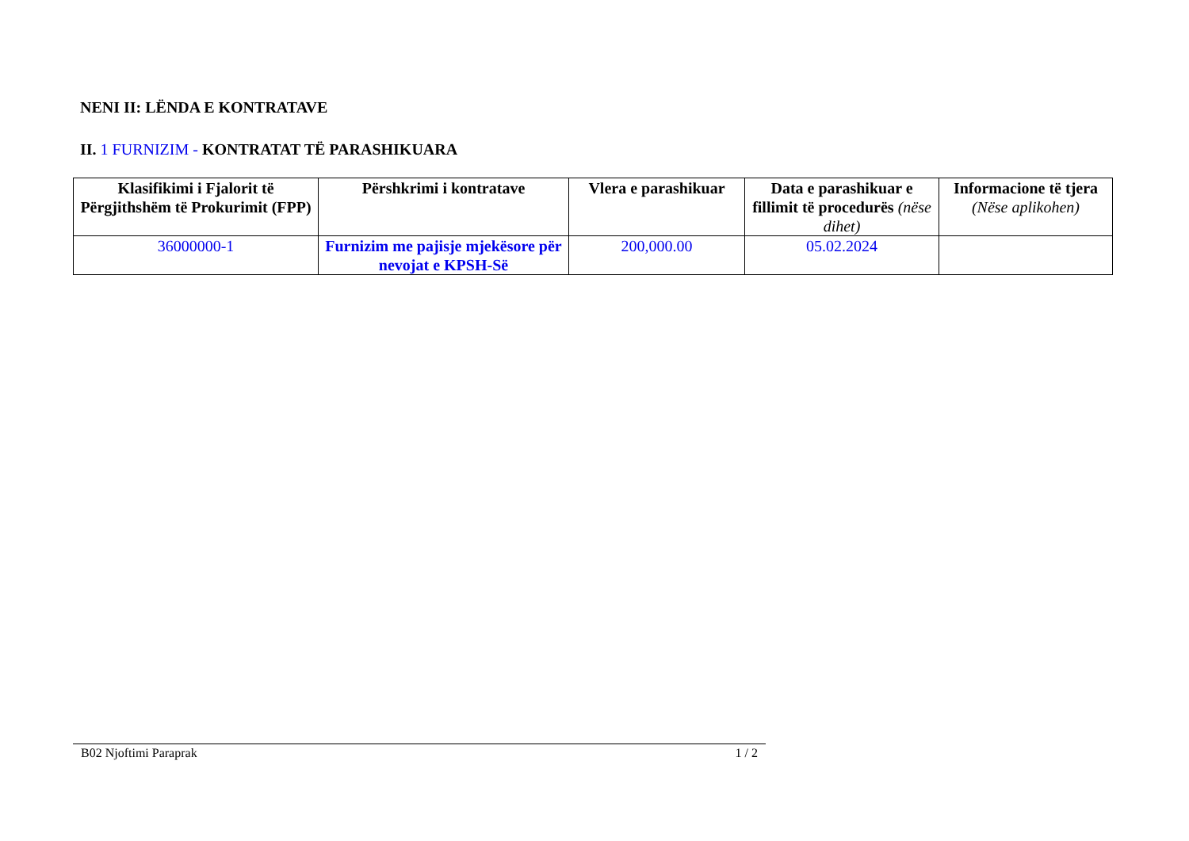NENI II: LËNDA E KONTRATAVE
II. 1 FURNIZIM - KONTRATAT TË PARASHIKUARA
| Klasifikimi i Fjalorit të Përgjithshëm të Prokurimit (FPP) | Përshkrimi i kontratave | Vlera e parashikuar | Data e parashikuar e fillimit të procedurës (nëse dihet) | Informacione të tjera (Nëse aplikohen) |
| --- | --- | --- | --- | --- |
| 36000000-1 | Furnizim me pajisje mjekësore për nevojat e KPSH-Së | 200,000.00 | 05.02.2024 | |
B02 Njoftimi Paraprak 1 / 2